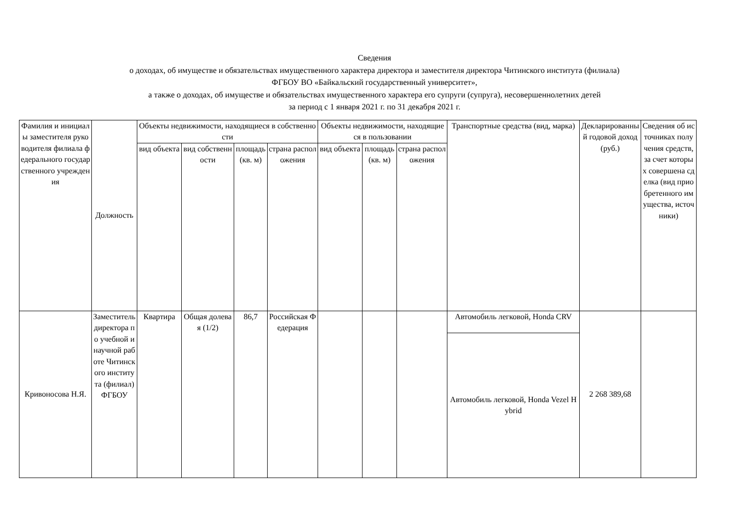Сведения
о доходах, об имуществе и обязательствах имущественного характера директора и заместителя директора Читинского института (филиала)
ФГБОУ ВО «Байкальский государственный университет»,
а также о доходах, об имуществе и обязательствах имущественного характера его супруги (супруга), несовершеннолетних детей
за период с 1 января 2021 г. по 31 декабря 2021 г.
| Фамилия и инициалы заместителя руководителя филиала федерального государственного учреждения | Должность | Объекты недвижимости, находящиеся в собственности | | | | Объекты недвижимости, находящиеся в пользовании | | | Транспортные средства (вид, марка) | Декларированный годовой доход (руб.) | Сведения об источниках получения средств, за счет которых совершена сделка (вид приобретенного имущества, источники) |
| --- | --- | --- | --- | --- | --- | --- | --- | --- | --- | --- | --- |
| | | вид объекта | вид собственности | площадь (кв. м) | страна расположения | вид объекта | площадь (кв. м) | страна расположения | | | |
| Кривоносова Н.Я. | Заместитель директора по учебной и научной работе Читинского института (филиал) ФГБОУ | Квартира | Общая долевая (1/2) | 86,7 | Российская Федерация | | | | Автомобиль легковой, Honda CRV | 2 268 389,68 | |
| | | | | | | | | | Автомобиль легковой, Honda Vezel Hybrid | | |